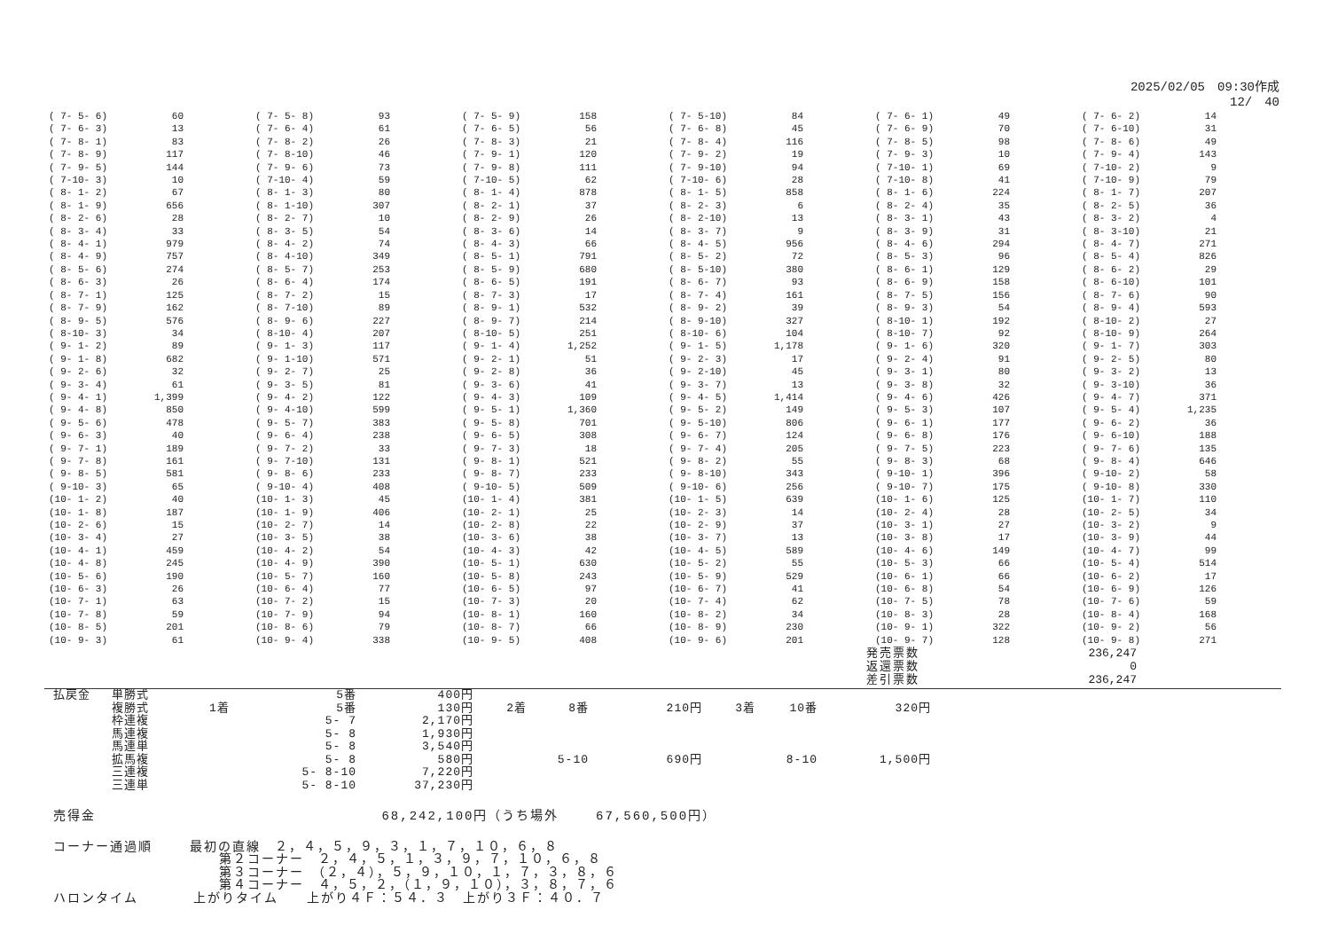2025/02/05　09:30作成
12/　40
| ( 7- 5- 6) | 60 | | ( 7- 5- 8) | 93 | | ( 7- 5- 9) | 158 | | ( 7- 5-10) | 84 | | ( 7- 6- 1) | 49 | | ( 7- 6- 2) | 14 |
| ( 7- 6- 3) | 13 | | ( 7- 6- 4) | 61 | | ( 7- 6- 5) | 56 | | ( 7- 6- 8) | 45 | | ( 7- 6- 9) | 70 | | ( 7- 6-10) | 31 |
| ( 7- 8- 1) | 83 | | ( 7- 8- 2) | 26 | | ( 7- 8- 3) | 21 | | ( 7- 8- 4) | 116 | | ( 7- 8- 5) | 98 | | ( 7- 8- 6) | 49 |
| ( 7- 8- 9) | 117 | | ( 7- 8-10) | 46 | | ( 7- 9- 1) | 120 | | ( 7- 9- 2) | 19 | | ( 7- 9- 3) | 10 | | ( 7- 9- 4) | 143 |
| ( 7- 9- 5) | 144 | | ( 7- 9- 6) | 73 | | ( 7- 9- 8) | 111 | | ( 7- 9-10) | 94 | | ( 7-10- 1) | 69 | | ( 7-10- 2) | 9 |
| ( 7-10- 3) | 10 | | ( 7-10- 4) | 59 | | ( 7-10- 5) | 62 | | ( 7-10- 6) | 28 | | ( 7-10- 8) | 41 | | ( 7-10- 9) | 79 |
| ( 8- 1- 2) | 67 | | ( 8- 1- 3) | 80 | | ( 8- 1- 4) | 878 | | ( 8- 1- 5) | 858 | | ( 8- 1- 6) | 224 | | ( 8- 1- 7) | 207 |
| ( 8- 1- 9) | 656 | | ( 8- 1-10) | 307 | | ( 8- 2- 1) | 37 | | ( 8- 2- 3) | 6 | | ( 8- 2- 4) | 35 | | ( 8- 2- 5) | 36 |
| ( 8- 2- 6) | 28 | | ( 8- 2- 7) | 10 | | ( 8- 2- 9) | 26 | | ( 8- 2-10) | 13 | | ( 8- 3- 1) | 43 | | ( 8- 3- 2) | 4 |
| ( 8- 3- 4) | 33 | | ( 8- 3- 5) | 54 | | ( 8- 3- 6) | 14 | | ( 8- 3- 7) | 9 | | ( 8- 3- 9) | 31 | | ( 8- 3-10) | 21 |
| ( 8- 4- 1) | 979 | | ( 8- 4- 2) | 74 | | ( 8- 4- 3) | 66 | | ( 8- 4- 5) | 956 | | ( 8- 4- 6) | 294 | | ( 8- 4- 7) | 271 |
| ( 8- 4- 9) | 757 | | ( 8- 4-10) | 349 | | ( 8- 5- 1) | 791 | | ( 8- 5- 2) | 72 | | ( 8- 5- 3) | 96 | | ( 8- 5- 4) | 826 |
| ( 8- 5- 6) | 274 | | ( 8- 5- 7) | 253 | | ( 8- 5- 9) | 680 | | ( 8- 5-10) | 380 | | ( 8- 6- 1) | 129 | | ( 8- 6- 2) | 29 |
| ( 8- 6- 3) | 26 | | ( 8- 6- 4) | 174 | | ( 8- 6- 5) | 191 | | ( 8- 6- 7) | 93 | | ( 8- 6- 9) | 158 | | ( 8- 6-10) | 101 |
| ( 8- 7- 1) | 125 | | ( 8- 7- 2) | 15 | | ( 8- 7- 3) | 17 | | ( 8- 7- 4) | 161 | | ( 8- 7- 5) | 156 | | ( 8- 7- 6) | 90 |
| ( 8- 7- 9) | 162 | | ( 8- 7-10) | 89 | | ( 8- 9- 1) | 532 | | ( 8- 9- 2) | 39 | | ( 8- 9- 3) | 54 | | ( 8- 9- 4) | 593 |
| ( 8- 9- 5) | 576 | | ( 8- 9- 6) | 227 | | ( 8- 9- 7) | 214 | | ( 8- 9-10) | 327 | | ( 8-10- 1) | 192 | | ( 8-10- 2) | 27 |
| ( 8-10- 3) | 34 | | ( 8-10- 4) | 207 | | ( 8-10- 5) | 251 | | ( 8-10- 6) | 104 | | ( 8-10- 7) | 92 | | ( 8-10- 9) | 264 |
| ( 9- 1- 2) | 89 | | ( 9- 1- 3) | 117 | | ( 9- 1- 4) | 1,252 | | ( 9- 1- 5) | 1,178 | | ( 9- 1- 6) | 320 | | ( 9- 1- 7) | 303 |
| ( 9- 1- 8) | 682 | | ( 9- 1-10) | 571 | | ( 9- 2- 1) | 51 | | ( 9- 2- 3) | 17 | | ( 9- 2- 4) | 91 | | ( 9- 2- 5) | 80 |
| ( 9- 2- 6) | 32 | | ( 9- 2- 7) | 25 | | ( 9- 2- 8) | 36 | | ( 9- 2-10) | 45 | | ( 9- 3- 1) | 80 | | ( 9- 3- 2) | 13 |
| ( 9- 3- 4) | 61 | | ( 9- 3- 5) | 81 | | ( 9- 3- 6) | 41 | | ( 9- 3- 7) | 13 | | ( 9- 3- 8) | 32 | | ( 9- 3-10) | 36 |
| ( 9- 4- 1) | 1,399 | | ( 9- 4- 2) | 122 | | ( 9- 4- 3) | 109 | | ( 9- 4- 5) | 1,414 | | ( 9- 4- 6) | 426 | | ( 9- 4- 7) | 371 |
| ( 9- 4- 8) | 850 | | ( 9- 4-10) | 599 | | ( 9- 5- 1) | 1,360 | | ( 9- 5- 2) | 149 | | ( 9- 5- 3) | 107 | | ( 9- 5- 4) | 1,235 |
| ( 9- 5- 6) | 478 | | ( 9- 5- 7) | 383 | | ( 9- 5- 8) | 701 | | ( 9- 5-10) | 806 | | ( 9- 6- 1) | 177 | | ( 9- 6- 2) | 36 |
| ( 9- 6- 3) | 40 | | ( 9- 6- 4) | 238 | | ( 9- 6- 5) | 308 | | ( 9- 6- 7) | 124 | | ( 9- 6- 8) | 176 | | ( 9- 6-10) | 188 |
| ( 9- 7- 1) | 189 | | ( 9- 7- 2) | 33 | | ( 9- 7- 3) | 18 | | ( 9- 7- 4) | 205 | | ( 9- 7- 5) | 223 | | ( 9- 7- 6) | 135 |
| ( 9- 7- 8) | 161 | | ( 9- 7-10) | 131 | | ( 9- 8- 1) | 521 | | ( 9- 8- 2) | 55 | | ( 9- 8- 3) | 68 | | ( 9- 8- 4) | 646 |
| ( 9- 8- 5) | 581 | | ( 9- 8- 6) | 233 | | ( 9- 8- 7) | 233 | | ( 9- 8-10) | 343 | | ( 9-10- 1) | 396 | | ( 9-10- 2) | 58 |
| ( 9-10- 3) | 65 | | ( 9-10- 4) | 408 | | ( 9-10- 5) | 509 | | ( 9-10- 6) | 256 | | ( 9-10- 7) | 175 | | ( 9-10- 8) | 330 |
| (10- 1- 2) | 40 | | (10- 1- 3) | 45 | | (10- 1- 4) | 381 | | (10- 1- 5) | 639 | | (10- 1- 6) | 125 | | (10- 1- 7) | 110 |
| (10- 1- 8) | 187 | | (10- 1- 9) | 406 | | (10- 2- 1) | 25 | | (10- 2- 3) | 14 | | (10- 2- 4) | 28 | | (10- 2- 5) | 34 |
| (10- 2- 6) | 15 | | (10- 2- 7) | 14 | | (10- 2- 8) | 22 | | (10- 2- 9) | 37 | | (10- 3- 1) | 27 | | (10- 3- 2) | 9 |
| (10- 3- 4) | 27 | | (10- 3- 5) | 38 | | (10- 3- 6) | 38 | | (10- 3- 7) | 13 | | (10- 3- 8) | 17 | | (10- 3- 9) | 44 |
| (10- 4- 1) | 459 | | (10- 4- 2) | 54 | | (10- 4- 3) | 42 | | (10- 4- 5) | 589 | | (10- 4- 6) | 149 | | (10- 4- 7) | 99 |
| (10- 4- 8) | 245 | | (10- 4- 9) | 390 | | (10- 5- 1) | 630 | | (10- 5- 2) | 55 | | (10- 5- 3) | 66 | | (10- 5- 4) | 514 |
| (10- 5- 6) | 190 | | (10- 5- 7) | 160 | | (10- 5- 8) | 243 | | (10- 5- 9) | 529 | | (10- 6- 1) | 66 | | (10- 6- 2) | 17 |
| (10- 6- 3) | 26 | | (10- 6- 4) | 77 | | (10- 6- 5) | 97 | | (10- 6- 7) | 41 | | (10- 6- 8) | 54 | | (10- 6- 9) | 126 |
| (10- 7- 1) | 63 | | (10- 7- 2) | 15 | | (10- 7- 3) | 20 | | (10- 7- 4) | 62 | | (10- 7- 5) | 78 | | (10- 7- 6) | 59 |
| (10- 7- 8) | 59 | | (10- 7- 9) | 94 | | (10- 8- 1) | 160 | | (10- 8- 2) | 34 | | (10- 8- 3) | 28 | | (10- 8- 4) | 168 |
| (10- 8- 5) | 201 | | (10- 8- 6) | 79 | | (10- 8- 7) | 66 | | (10- 8- 9) | 230 | | (10- 9- 1) | 322 | | (10- 9- 2) | 56 |
| (10- 9- 3) | 61 | | (10- 9- 4) | 338 | | (10- 9- 5) | 408 | | (10- 9- 6) | 201 | | (10- 9- 7) | 128 | | (10- 9- 8) | 271 |
| 発売票数 | 236,247 |
| 返還票数 | 0 |
| 差引票数 | 236,247 |
| 払戻金 | 単勝式 | | 5番 | 400円 | | | | | | | |
| | 複勝式 | 1着 | 5番 | 130円 | 2着 | 8番 | 210円 | | 3着 | 10番 | 320円 |
| | 枠連複 | | 5- 7 | 2,170円 | | | | | | | |
| | 馬連複 | | 5- 8 | 1,930円 | | | | | | | |
| | 馬連単 | | 5- 8 | 3,540円 | | | | | | | |
| | 拡馬複 | | 5- 8 | 580円 | | 5-10 | 690円 | | | 8-10 | 1,500円 |
| | 三連複 | | 5- 8-10 | 7,220円 | | | | | | | |
| | 三連単 | | 5- 8-10 | 37,230円 | | | | | | | |
売得金 68,242,100円（うち場外 67,560,500円）
コーナー通過順 最初の直線　２，４，５，９，３，１，７，１０，６，８ 第２コーナー　２，４，５，１，３，９，７，１０，６，８ 第３コーナー　（２，４），５，９，１０，１，７，３，８，６ 第４コーナー　４，５，２，（１，９，１０），３，８，７，６ ハロンタイム 上がりタイム　　上がり４Ｆ：５４．３　上がり３Ｆ：４０．７